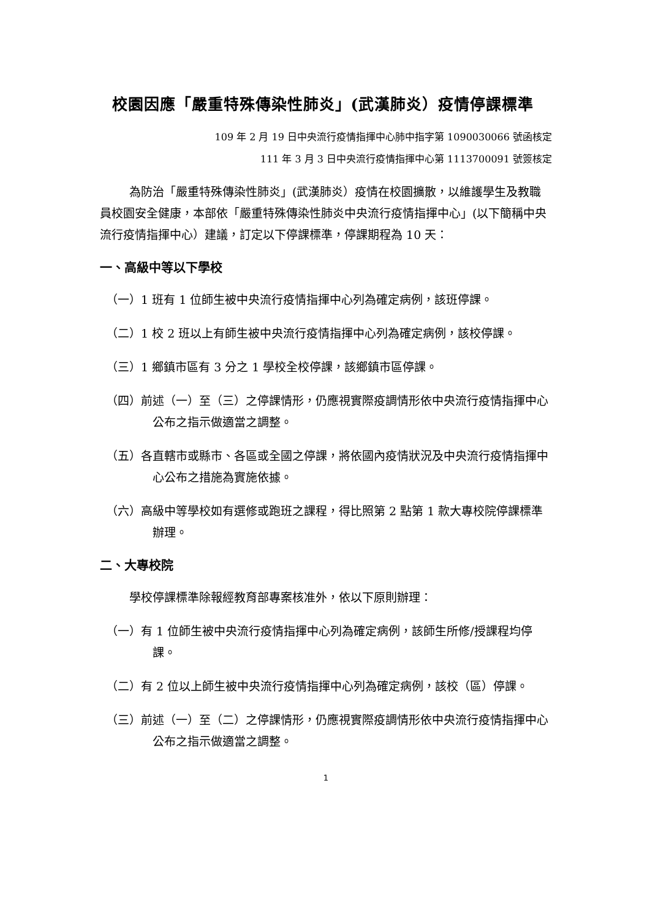校園因應「嚴重特殊傳染性肺炎」(武漢肺炎）疫情停課標準
109 年 2 月 19 日中央流行疫情指揮中心肺中指字第 1090030066 號函核定
111 年 3 月 3 日中央流行疫情指揮中心第 1113700091 號簽核定
為防治「嚴重特殊傳染性肺炎」(武漢肺炎）疫情在校園擴散，以維護學生及教職員校園安全健康，本部依「嚴重特殊傳染性肺炎中央流行疫情指揮中心」(以下簡稱中央流行疫情指揮中心）建議，訂定以下停課標準，停課期程為 10 天：
一、高級中等以下學校
（一）1 班有 1 位師生被中央流行疫情指揮中心列為確定病例，該班停課。
（二）1 校 2 班以上有師生被中央流行疫情指揮中心列為確定病例，該校停課。
（三）1 鄉鎮市區有 3 分之 1 學校全校停課，該鄉鎮市區停課。
（四）前述（一）至（三）之停課情形，仍應視實際疫調情形依中央流行疫情指揮中心公布之指示做適當之調整。
（五）各直轄市或縣市、各區或全國之停課，將依國內疫情狀況及中央流行疫情指揮中心公布之措施為實施依據。
（六）高級中等學校如有選修或跑班之課程，得比照第 2 點第 1 款大專校院停課標準辦理。
二、大專校院
學校停課標準除報經教育部專案核准外，依以下原則辦理：
（一）有 1 位師生被中央流行疫情指揮中心列為確定病例，該師生所修/授課程均停課。
（二）有 2 位以上師生被中央流行疫情指揮中心列為確定病例，該校（區）停課。
（三）前述（一）至（二）之停課情形，仍應視實際疫調情形依中央流行疫情指揮中心公布之指示做適當之調整。
1